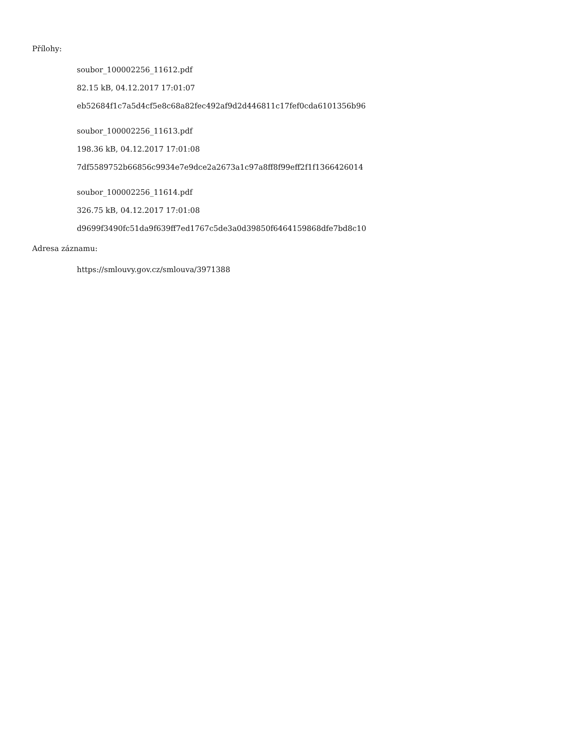Přílohy:
soubor_100002256_11612.pdf
82.15 kB, 04.12.2017 17:01:07
eb52684f1c7a5d4cf5e8c68a82fec492af9d2d446811c17fef0cda6101356b96
soubor_100002256_11613.pdf
198.36 kB, 04.12.2017 17:01:08
7df5589752b66856c9934e7e9dce2a2673a1c97a8ff8f99eff2f1f1366426014
soubor_100002256_11614.pdf
326.75 kB, 04.12.2017 17:01:08
d9699f3490fc51da9f639ff7ed1767c5de3a0d39850f6464159868dfe7bd8c10
Adresa záznamu:
https://smlouvy.gov.cz/smlouva/3971388